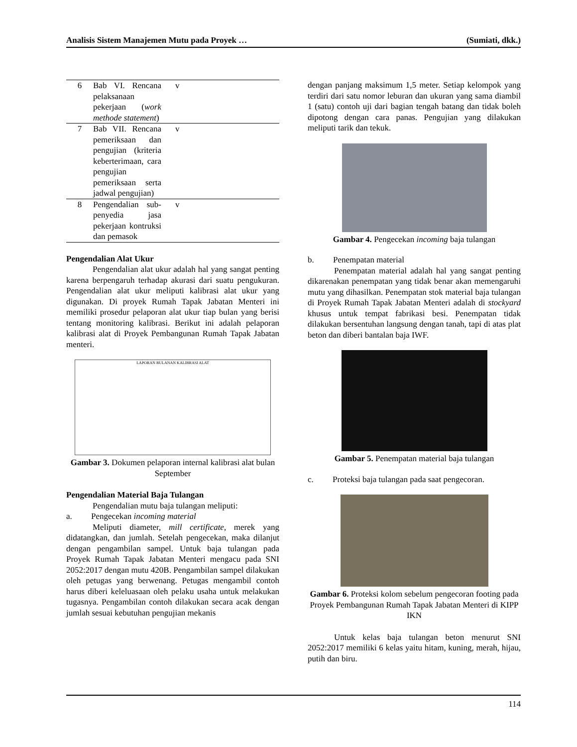Analisis Sistem Manajemen Mutu pada Proyek … (Sumiati, dkk.)
| 6 | Bab VI. Rencana pelaksanaan pekerjaan ( work methode statement ) | v |
| 7 | Bab VII. Rencana pemeriksaan dan pengujian (kriteria keberterimaan, cara pengujian pemeriksaan serta jadwal pengujian) | v |
| 8 | Pengendalian sub-penyedia jasa pekerjaan kontruksi dan pemasok | v |
Pengendalian Alat Ukur
Pengendalian alat ukur adalah hal yang sangat penting karena berpengaruh terhadap akurasi dari suatu pengukuran. Pengendalian alat ukur meliputi kalibrasi alat ukur yang digunakan. Di proyek Rumah Tapak Jabatan Menteri ini memiliki prosedur pelaporan alat ukur tiap bulan yang berisi tentang monitoring kalibrasi. Berikut ini adalah pelaporan kalibrasi alat di Proyek Pembangunan Rumah Tapak Jabatan menteri.
LAPORAN BULANAN KALIBRASI ALAT
Gambar 3. Dokumen pelaporan internal kalibrasi alat bulan September
Pengendalian Material Baja Tulangan
Pengendalian mutu baja tulangan meliputi:
a. Pengecekan incoming material
Meliputi diameter, mill certificate, merek yang didatangkan, dan jumlah. Setelah pengecekan, maka dilanjut dengan pengambilan sampel. Untuk baja tulangan pada Proyek Rumah Tapak Jabatan Menteri mengacu pada SNI 2052:2017 dengan mutu 420B. Pengambilan sampel dilakukan oleh petugas yang berwenang. Petugas mengambil contoh harus diberi keleluasaan oleh pelaku usaha untuk melakukan tugasnya. Pengambilan contoh dilakukan secara acak dengan jumlah sesuai kebutuhan pengujian mekanis
dengan panjang maksimum 1,5 meter. Setiap kelompok yang terdiri dari satu nomor leburan dan ukuran yang sama diambil 1 (satu) contoh uji dari bagian tengah batang dan tidak boleh dipotong dengan cara panas. Pengujian yang dilakukan meliputi tarik dan tekuk.
Gambar 4. Pengecekan incoming baja tulangan
b. Penempatan material
Penempatan material adalah hal yang sangat penting dikarenakan penempatan yang tidak benar akan memengaruhi mutu yang dihasilkan. Penempatan stok material baja tulangan di Proyek Rumah Tapak Jabatan Menteri adalah di stockyard khusus untuk tempat fabrikasi besi. Penempatan tidak dilakukan bersentuhan langsung dengan tanah, tapi di atas plat beton dan diberi bantalan baja IWF.
Gambar 5. Penempatan material baja tulangan
c. Proteksi baja tulangan pada saat pengecoran.
Gambar 6. Proteksi kolom sebelum pengecoran footing pada Proyek Pembangunan Rumah Tapak Jabatan Menteri di KIPP IKN
Untuk kelas baja tulangan beton menurut SNI 2052:2017 memiliki 6 kelas yaitu hitam, kuning, merah, hijau, putih dan biru.
114